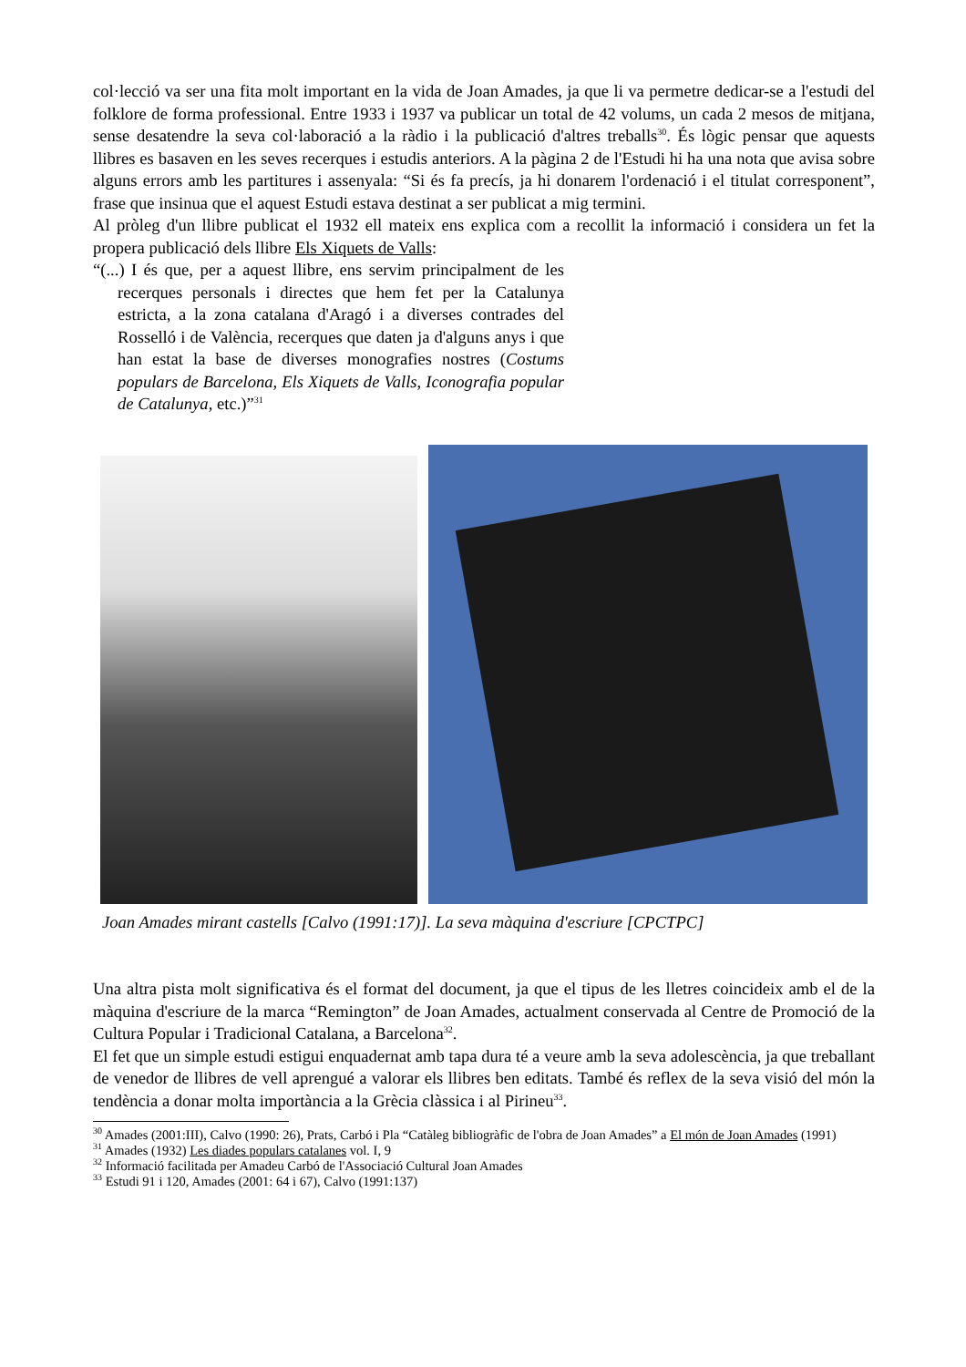col·lecció va ser una fita molt important en la vida de Joan Amades, ja que li va permetre dedicar-se a l'estudi del folklore de forma professional. Entre 1933 i 1937 va publicar un total de 42 volums, un cada 2 mesos de mitjana, sense desatendre la seva col·laboració a la ràdio i la publicació d'altres treballs<sup>30</sup>. És lògic pensar que aquests llibres es basaven en les seves recerques i estudis anteriors. A la pàgina 2 de l'Estudi hi ha una nota que avisa sobre alguns errors amb les partitures i assenyala: “Si és fa precís, ja hi donarem l'ordenació i el titulat corresponent”, frase que insinua que el aquest Estudi estava destinat a ser publicat a mig termini.
Al pròleg d'un llibre publicat el 1932 ell mateix ens explica com a recollit la informació i considera un fet la propera publicació dels llibre Els Xiquets de Valls:
“(...) I és que, per a aquest llibre, ens servim principalment de les recerques personals i directes que hem fet per la Catalunya estricta, a la zona catalana d'Aragó i a diverses contrades del Rosselló i de València, recerques que daten ja d'alguns anys i que han estat la base de diverses monografies nostres (Costums populars de Barcelona, Els Xiquets de Valls, Iconografia popular de Catalunya, etc.)”<sup>31</sup>
Joan Amades mirant castells [Calvo (1991:17)]. La seva màquina d'escriure [CPCTPC]
Una altra pista molt significativa és el format del document, ja que el tipus de les lletres coincideix amb el de la màquina d'escriure de la marca “Remington” de Joan Amades, actualment conservada al Centre de Promoció de la Cultura Popular i Tradicional Catalana, a Barcelona<sup>32</sup>.
El fet que un simple estudi estigui enquadernat amb tapa dura té a veure amb la seva adolescència, ja que treballant de venedor de llibres de vell aprengué a valorar els llibres ben editats. També és reflex de la seva visió del món la tendència a donar molta importància a la Grècia clàssica i al Pirineu<sup>33</sup>.
<sup>30</sup> Amades (2001:III), Calvo (1990: 26), Prats, Carbó i Pla “Catàleg bibliogràfic de l'obra de Joan Amades” a El món de Joan Amades (1991)
<sup>31</sup> Amades (1932) Les diades populars catalanes vol. I, 9
<sup>32</sup> Informació facilitada per Amadeu Carbó de l'Associació Cultural Joan Amades
<sup>33</sup> Estudi 91 i 120, Amades (2001: 64 i 67), Calvo (1991:137)